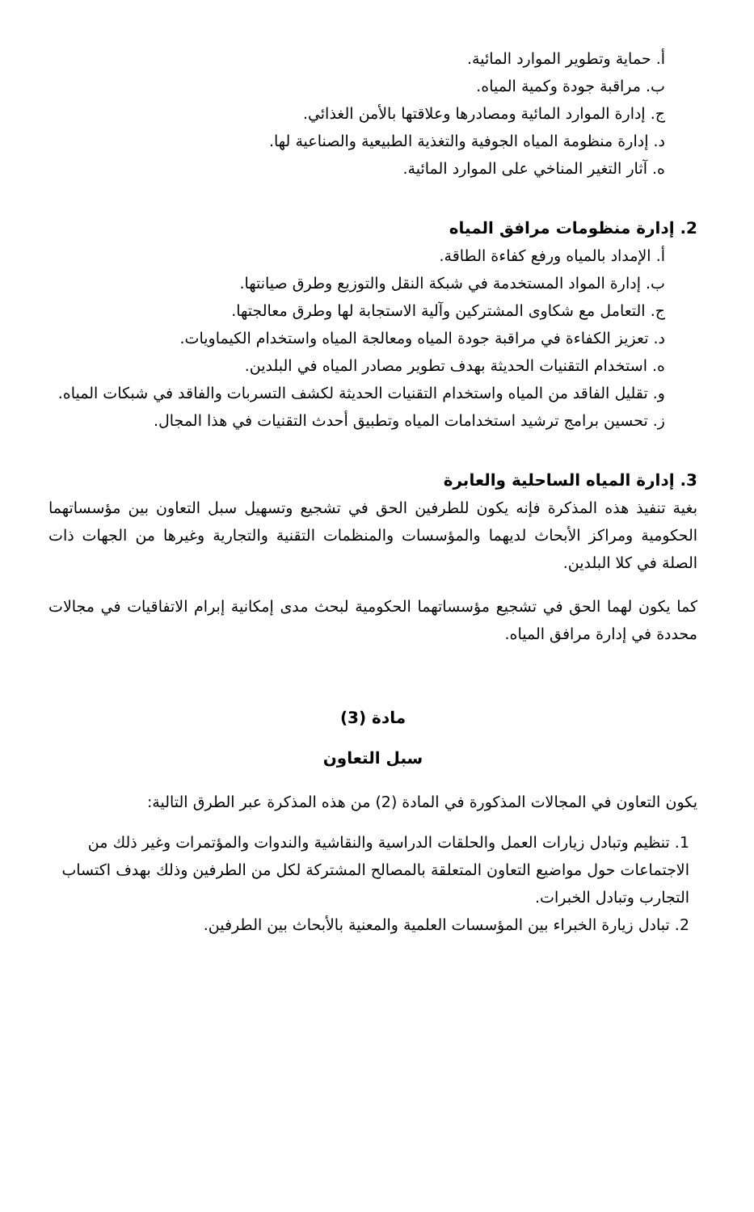أ. حماية وتطوير الموارد المائية.
ب. مراقبة جودة وكمية المياه.
ج. إدارة الموارد المائية ومصادرها وعلاقتها بالأمن الغذائي.
د. إدارة منظومة المياه الجوفية والتغذية الطبيعية والصناعية لها.
ه. آثار التغير المناخي على الموارد المائية.
2. إدارة منظومات مرافق المياه
أ. الإمداد بالمياه ورفع كفاءة الطاقة.
ب. إدارة المواد المستخدمة في شبكة النقل والتوزيع وطرق صيانتها.
ج. التعامل مع شكاوى المشتركين وآلية الاستجابة لها وطرق معالجتها.
د. تعزيز الكفاءة في مراقبة جودة المياه ومعالجة المياه واستخدام الكيماويات.
ه. استخدام التقنيات الحديثة بهدف تطوير مصادر المياه في البلدين.
و. تقليل الفاقد من المياه واستخدام التقنيات الحديثة لكشف التسربات والفاقد في شبكات المياه.
ز. تحسين برامج ترشيد استخدامات المياه وتطبيق أحدث التقنيات في هذا المجال.
3. إدارة المياه الساحلية والعابرة
بغية تنفيذ هذه المذكرة فإنه يكون للطرفين الحق في تشجيع وتسهيل سبل التعاون بين مؤسساتهما الحكومية ومراكز الأبحاث لديهما والمؤسسات والمنظمات التقنية والتجارية وغيرها من الجهات ذات الصلة في كلا البلدين.
كما يكون لهما الحق في تشجيع مؤسساتهما الحكومية لبحث مدى إمكانية إبرام الاتفاقيات في مجالات محددة في إدارة مرافق المياه.
مادة (3)
سبل التعاون
يكون التعاون في المجالات المذكورة في المادة (2) من هذه المذكرة عبر الطرق التالية:
1. تنظيم وتبادل زيارات العمل والحلقات الدراسية والنقاشية والندوات والمؤتمرات وغير ذلك من الاجتماعات حول مواضيع التعاون المتعلقة بالمصالح المشتركة لكل من الطرفين وذلك بهدف اكتساب التجارب وتبادل الخبرات.
2. تبادل زيارة الخبراء بين المؤسسات العلمية والمعنية بالأبحاث بين الطرفين.